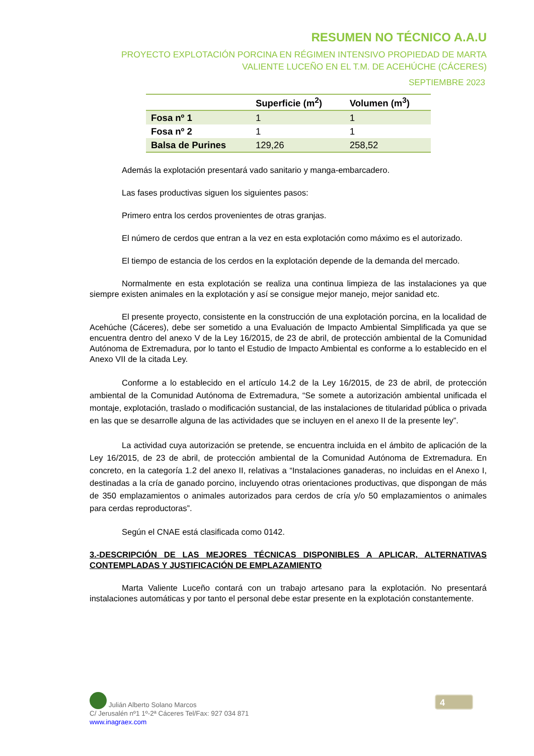RESUMEN NO TÉCNICO A.A.U
PROYECTO EXPLOTACIÓN PORCINA EN RÉGIMEN INTENSIVO PROPIEDAD DE MARTA VALIENTE LUCEÑO EN EL T.M. DE ACEHÚCHE (CÁCERES)
SEPTIEMBRE 2023
| | Superficie (m<sup>2</sup>) | Volumen (m<sup>3</sup>) |
| --- | --- | --- |
| Fosa nº 1 | 1 | 1 |
| Fosa nº 2 | 1 | 1 |
| Balsa de Purines | 129,26 | 258,52 |
Además la explotación presentará vado sanitario y manga-embarcadero.
Las fases productivas siguen los siguientes pasos:
Primero entra los cerdos provenientes de otras granjas.
El número de cerdos que entran a la vez en esta explotación como máximo es el autorizado.
El tiempo de estancia de los cerdos en la explotación depende de la demanda del mercado.
Normalmente en esta explotación se realiza una continua limpieza de las instalaciones ya que siempre existen animales en la explotación y así se consigue mejor manejo, mejor sanidad etc.
El presente proyecto, consistente en la construcción de una explotación porcina, en la localidad de Acehúche (Cáceres), debe ser sometido a una Evaluación de Impacto Ambiental Simplificada ya que se encuentra dentro del anexo V de la Ley 16/2015, de 23 de abril, de protección ambiental de la Comunidad Autónoma de Extremadura, por lo tanto el Estudio de Impacto Ambiental es conforme a lo establecido en el Anexo VII de la citada Ley.
Conforme a lo establecido en el artículo 14.2 de la Ley 16/2015, de 23 de abril, de protección ambiental de la Comunidad Autónoma de Extremadura, “Se somete a autorización ambiental unificada el montaje, explotación, traslado o modificación sustancial, de las instalaciones de titularidad pública o privada en las que se desarrolle alguna de las actividades que se incluyen en el anexo II de la presente ley”.
La actividad cuya autorización se pretende, se encuentra incluida en el ámbito de aplicación de la Ley 16/2015, de 23 de abril, de protección ambiental de la Comunidad Autónoma de Extremadura. En concreto, en la categoría 1.2 del anexo II, relativas a “Instalaciones ganaderas, no incluidas en el Anexo I, destinadas a la cría de ganado porcino, incluyendo otras orientaciones productivas, que dispongan de más de 350 emplazamientos o animales autorizados para cerdos de cría y/o 50 emplazamientos o animales para cerdas reproductoras”.
Según el CNAE está clasificada como 0142.
3.-DESCRIPCIÓN DE LAS MEJORES TÉCNICAS DISPONIBLES A APLICAR, ALTERNATIVAS CONTEMPLADAS Y JUSTIFICACIÓN DE EMPLAZAMIENTO
Marta Valiente Luceño contará con un trabajo artesano para la explotación. No presentará instalaciones automáticas y por tanto el personal debe estar presente en la explotación constantemente.
Julián Alberto Solano Marcos
C/ Jerusalén nº1 1º-2ª Cáceres Tel/Fax: 927 034 871
www.inagraex.com
4